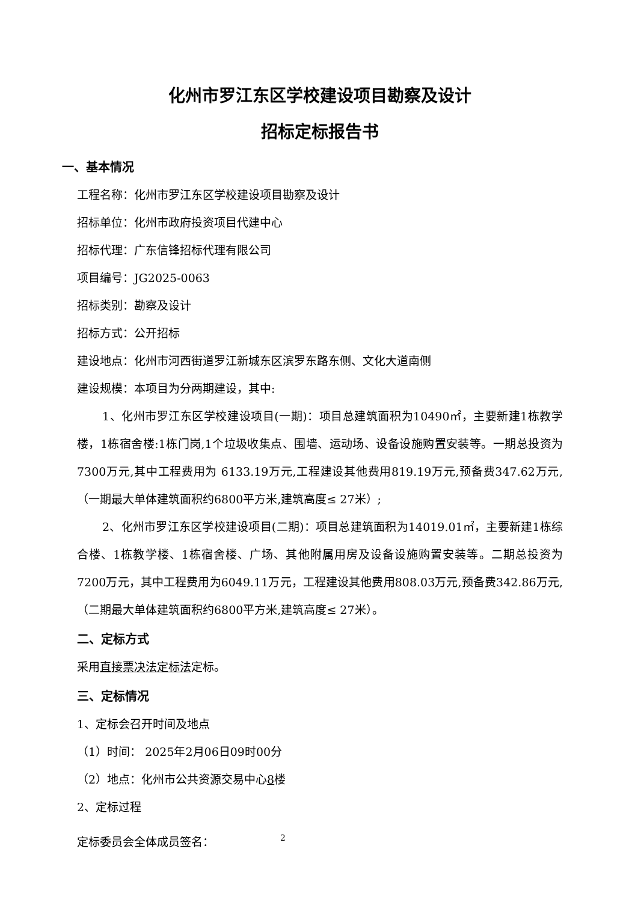化州市罗江东区学校建设项目勘察及设计
招标定标报告书
一、基本情况
工程名称：化州市罗江东区学校建设项目勘察及设计
招标单位：化州市政府投资项目代建中心
招标代理：广东信锋招标代理有限公司
项目编号：JG2025-0063
招标类别：勘察及设计
招标方式：公开招标
建设地点：化州市河西街道罗江新城东区滨罗东路东侧、文化大道南侧
建设规模：本项目为分两期建设，其中:
1、化州市罗江东区学校建设项目(一期)：项目总建筑面积为10490㎡，主要新建1栋教学楼，1栋宿舍楼:1栋门岗,1个垃圾收集点、围墙、运动场、设备设施购置安装等。一期总投资为7300万元,其中工程费用为 6133.19万元,工程建设其他费用819.19万元,预备费347.62万元,（一期最大单体建筑面积约6800平方米,建筑高度≤ 27米）;
2、化州市罗江东区学校建设项目(二期)：项目总建筑面积为14019.01㎡，主要新建1栋综合楼、1栋教学楼、1栋宿舍楼、广场、其他附属用房及设备设施购置安装等。二期总投资为7200万元，其中工程费用为6049.11万元，工程建设其他费用808.03万元,预备费342.86万元,（二期最大单体建筑面积约6800平方米,建筑高度≤ 27米）。
二、定标方式
采用直接票决法定标法定标。
三、定标情况
1、定标会召开时间及地点
（1）时间： 2025年2月06日09时00分
（2）地点：化州市公共资源交易中心8楼
2、定标过程
定标委员会全体成员签名： 2